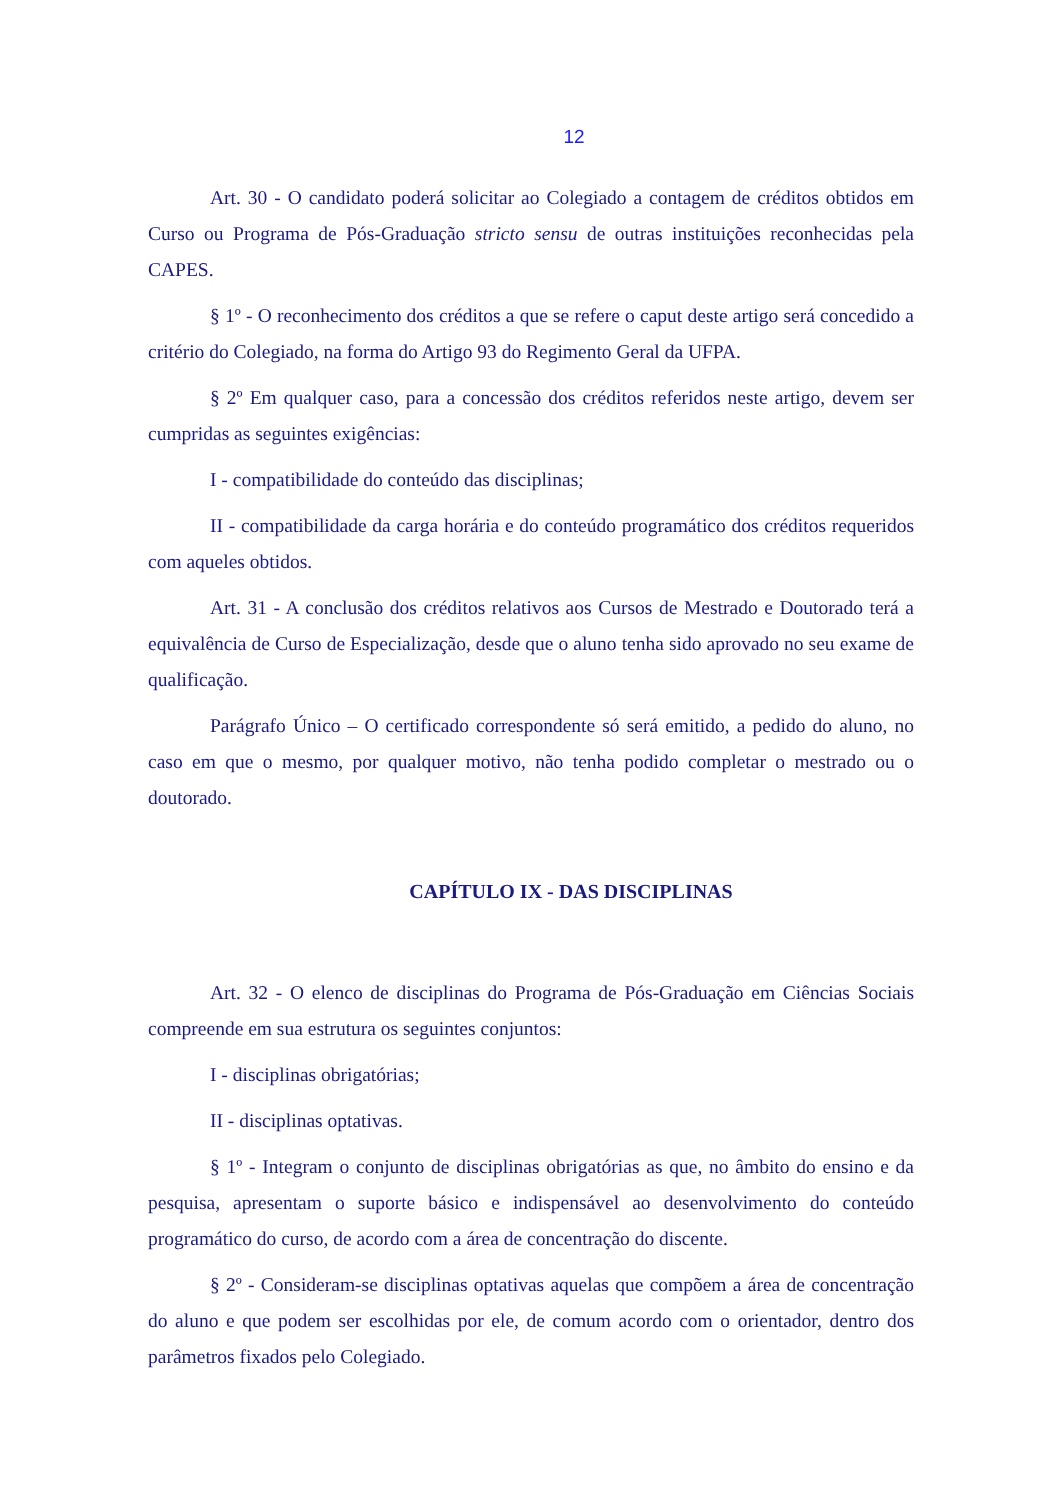12
Art. 30 - O candidato poderá solicitar ao Colegiado a contagem de créditos obtidos em Curso ou Programa de Pós-Graduação stricto sensu de outras instituições reconhecidas pela CAPES.
§ 1º - O reconhecimento dos créditos a que se refere o caput deste artigo será concedido a critério do Colegiado, na forma do Artigo 93 do Regimento Geral da UFPA.
§ 2º Em qualquer caso, para a concessão dos créditos referidos neste artigo, devem ser cumpridas as seguintes exigências:
I - compatibilidade do conteúdo das disciplinas;
II - compatibilidade da carga horária e do conteúdo programático dos créditos requeridos com aqueles obtidos.
Art. 31 - A conclusão dos créditos relativos aos Cursos de Mestrado e Doutorado terá a equivalência de Curso de Especialização, desde que o aluno tenha sido aprovado no seu exame de qualificação.
Parágrafo Único – O certificado correspondente só será emitido, a pedido do aluno, no caso em que o mesmo, por qualquer motivo, não tenha podido completar o mestrado ou o doutorado.
CAPÍTULO IX - DAS DISCIPLINAS
Art. 32 - O elenco de disciplinas do Programa de Pós-Graduação em Ciências Sociais compreende em sua estrutura os seguintes conjuntos:
I - disciplinas obrigatórias;
II - disciplinas optativas.
§ 1º - Integram o conjunto de disciplinas obrigatórias as que, no âmbito do ensino e da pesquisa, apresentam o suporte básico e indispensável ao desenvolvimento do conteúdo programático do curso, de acordo com a área de concentração do discente.
§ 2º - Consideram-se disciplinas optativas aquelas que compõem a área de concentração do aluno e que podem ser escolhidas por ele, de comum acordo com o orientador, dentro dos parâmetros fixados pelo Colegiado.